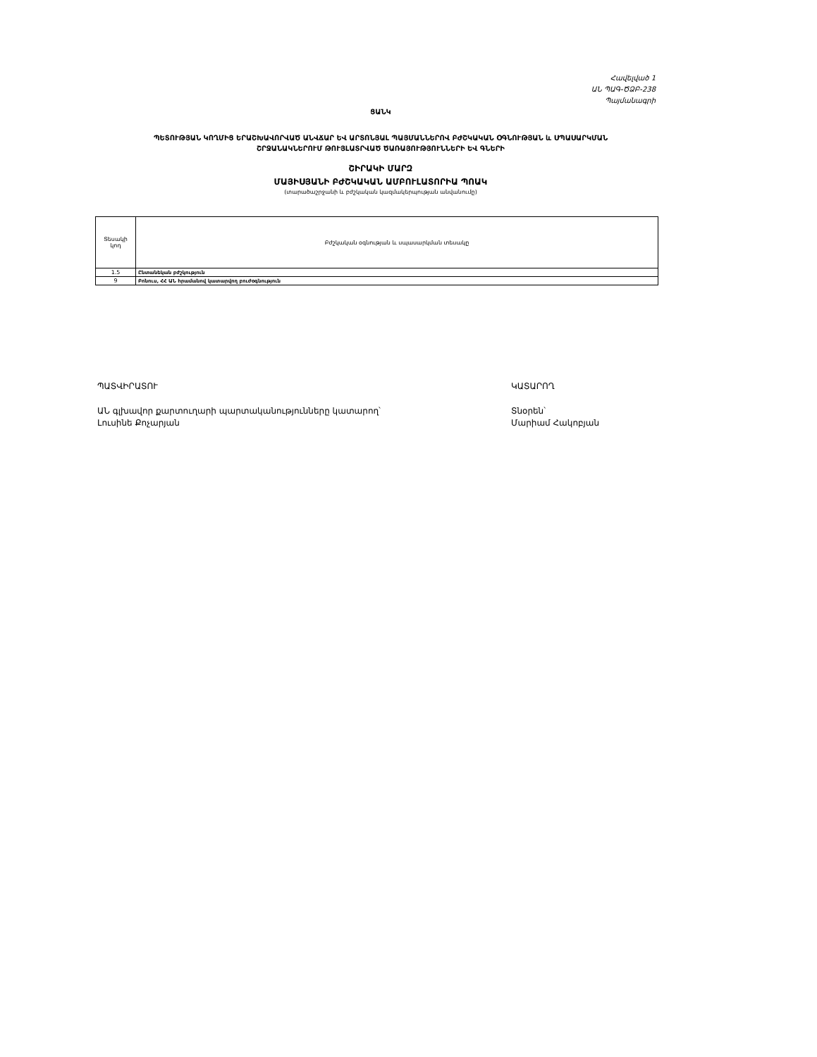Հավելված 1
ԱՆ ՊԱԳ-ԾՁԲ-238
Պայմանագրի
ՑԱՆԿ
ՊԵՏՈՒԹՅԱՆ ԿՈՂՄԻՑ ԵՐԱՇԽԱՎՈՐՎԱԾ ԱՆՎՃԱՐ ԵՎ ԱՐՏՈՆՅԱԼ ՊԱՅՄԱՆՆԵՐՈՎ ԲԺՇԿԱԿԱՆ ՕԳՆՈՒԹՅԱՆ և ՍՊԱՍԱՐԿՄԱՆ
ՇՐՋԱՆԱԿՆԵՐՈՒՄ ԹՈՒՅԼԱՏՐՎԱԾ ԾԱՌԱՅՈՒԹՅՈՒՆՆԵՐԻ ԵՎ ԳՆԵՐԻ
ՇԻՐԱԿԻ ՄԱՐԶ
ՄԱՅԻՍՅԱՆԻ ԲԺՇԿԱԿԱՆ ԱՄԲՈՒԼԱՏՈՐԻԱ ՊՈԱԿ
(տարածաշրջանի և բժշկական կազմակերպության անվանումը)
| Տեսակի կոդ | Բժշկական օգնության և սպասարկման տեսակը |
| --- | --- |
| 1.5 | Ընտանեկան բժշկություն |
| 9 | Բոնուս, ՀՀ ԱՆ հրամանով կատարվող բուժօգնություն |
ՊԱՏՎԻՐԱՏՈՒ
ԱՆ գլխավոր քարտուղարի պարտականությունները կատարող՝
Լուսինե Քոչարյան
ԿԱՏԱՐՈՂ
Տնօրեն՝
Մարիամ Հակոբյան